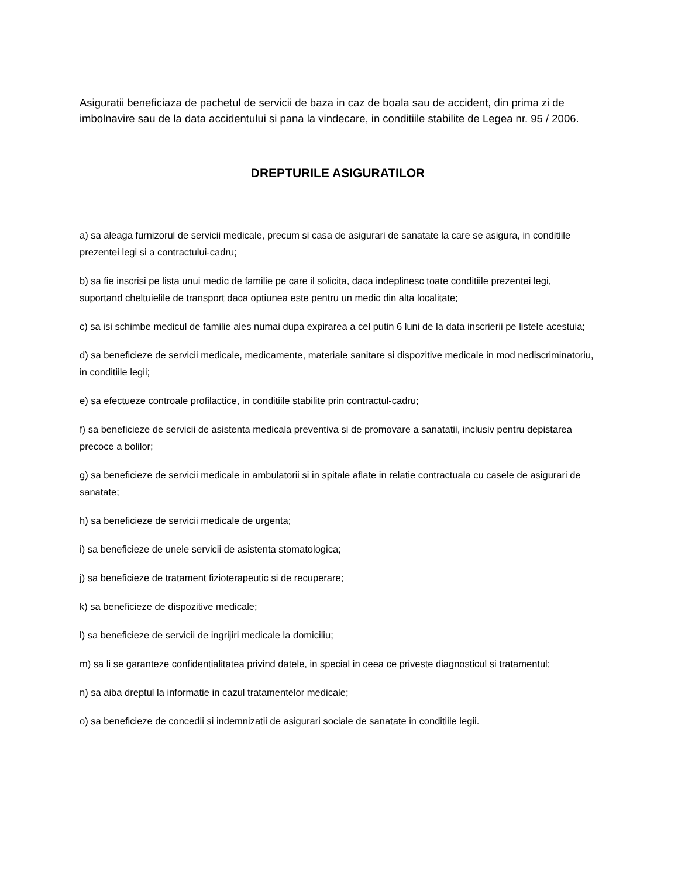Asiguratii beneficiaza de pachetul de servicii de baza in caz de boala sau de accident, din prima zi de imbolnavire sau de la data accidentului si pana la vindecare, in conditiile stabilite de Legea nr. 95 / 2006.
DREPTURILE ASIGURATILOR
a) sa aleaga furnizorul de servicii medicale, precum si casa de asigurari de sanatate la care se asigura, in conditiile prezentei legi si a contractului-cadru;
b) sa fie inscrisi pe lista unui medic de familie pe care il solicita, daca indeplinesc toate conditiile prezentei legi, suportand cheltuielile de transport daca optiunea este pentru un medic din alta localitate;
c) sa isi schimbe medicul de familie ales numai dupa expirarea a cel putin 6 luni de la data inscrierii pe listele acestuia;
d) sa beneficieze de servicii medicale, medicamente, materiale sanitare si dispozitive medicale in mod nediscriminatoriu, in conditiile legii;
e) sa efectueze controale profilactice, in conditiile stabilite prin contractul-cadru;
f) sa beneficieze de servicii de asistenta medicala preventiva si de promovare a sanatatii, inclusiv pentru depistarea precoce a bolilor;
g) sa beneficieze de servicii medicale in ambulatorii si in spitale aflate in relatie contractuala cu casele de asigurari de sanatate;
h) sa beneficieze de servicii medicale de urgenta;
i) sa beneficieze de unele servicii de asistenta stomatologica;
j) sa beneficieze de tratament fizioterapeutic si de recuperare;
k) sa beneficieze de dispozitive medicale;
l) sa beneficieze de servicii de ingrijiri medicale la domiciliu;
m) sa li se garanteze confidentialitatea privind datele, in special in ceea ce priveste diagnosticul si tratamentul;
n) sa aiba dreptul la informatie in cazul tratamentelor medicale;
o) sa beneficieze de concedii si indemnizatii de asigurari sociale de sanatate in conditiile legii.